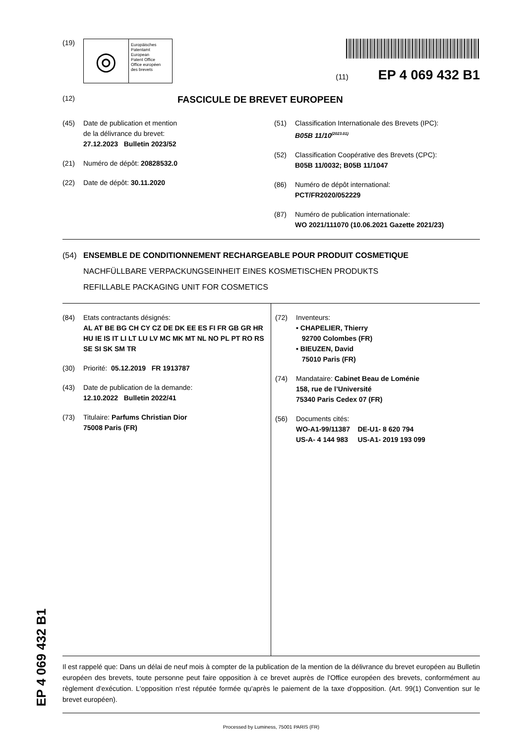EP 4 069 432 B1
(19)
◎
Europäisches
Patentamt
European
Patent Office
Office européen
des brevets
(11) EP 4 069 432 B1
(12)
FASCICULE DE BREVET EUROPEEN
(45) Date de publication et mention
de la délivrance du brevet:
27.12.2023 Bulletin 2023/52
(21) Numéro de dépôt: 20828532.0
(22) Date de dépôt: 30.11.2020
(51) Classification Internationale des Brevets (IPC):
B05B 11/10<sup>(2023.01)</sup>
(52) Classification Coopérative des Brevets (CPC):
B05B 11/0032; B05B 11/1047
(86) Numéro de dépôt international:
PCT/FR2020/052229
(87) Numéro de publication internationale:
WO 2021/111070 (10.06.2021 Gazette 2021/23)
(54) ENSEMBLE DE CONDITIONNEMENT RECHARGEABLE POUR PRODUIT COSMETIQUE
NACHFÜLLBARE VERPACKUNGSEINHEIT EINES KOSMETISCHEN PRODUKTS
REFILLABLE PACKAGING UNIT FOR COSMETICS
(84) Etats contractants désignés:
AL AT BE BG CH CY CZ DE DK EE ES FI FR GB GR HR HU IE IS IT LI LT LU LV MC MK MT NL NO PL PT RO RS SE SI SK SM TR
(30) Priorité: 05.12.2019 FR 1913787
(43) Date de publication de la demande:
12.10.2022 Bulletin 2022/41
(73) Titulaire: Parfums Christian Dior
75008 Paris (FR)
(72) Inventeurs:
• CHAPELIER, Thierry
92700 Colombes (FR)
• BIEUZEN, David
75010 Paris (FR)
(74) Mandataire: Cabinet Beau de Loménie
158, rue de l’Université
75340 Paris Cedex 07 (FR)
(56) Documents cités:
WO-A1-99/11387 DE-U1- 8 620 794
US-A- 4 144 983 US-A1- 2019 193 099
Il est rappelé que: Dans un délai de neuf mois à compter de la publication de la mention de la délivrance du brevet européen au Bulletin européen des brevets, toute personne peut faire opposition à ce brevet auprès de l'Office européen des brevets, conformément au règlement d'exécution. L'opposition n'est réputée formée qu'après le paiement de la taxe d'opposition. (Art. 99(1) Convention sur le brevet européen).
Processed by Luminess, 75001 PARIS (FR)